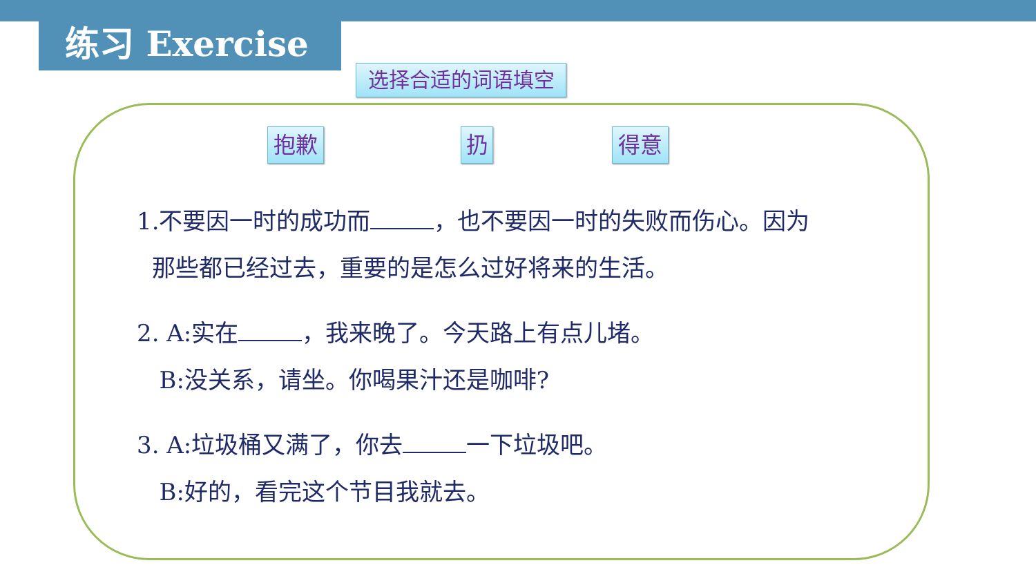练习 Exercise
选择合适的词语填空
抱歉 扔 得意
1.不要因一时的成功而 ，也不要因一时的失败而伤心。因为
那些都已经过去，重要的是怎么过好将来的生活。
2. A:实在 ，我来晚了。今天路上有点儿堵。
B:没关系，请坐。你喝果汁还是咖啡?
3. A:垃圾桶又满了，你去 一下垃圾吧。
B:好的，看完这个节目我就去。